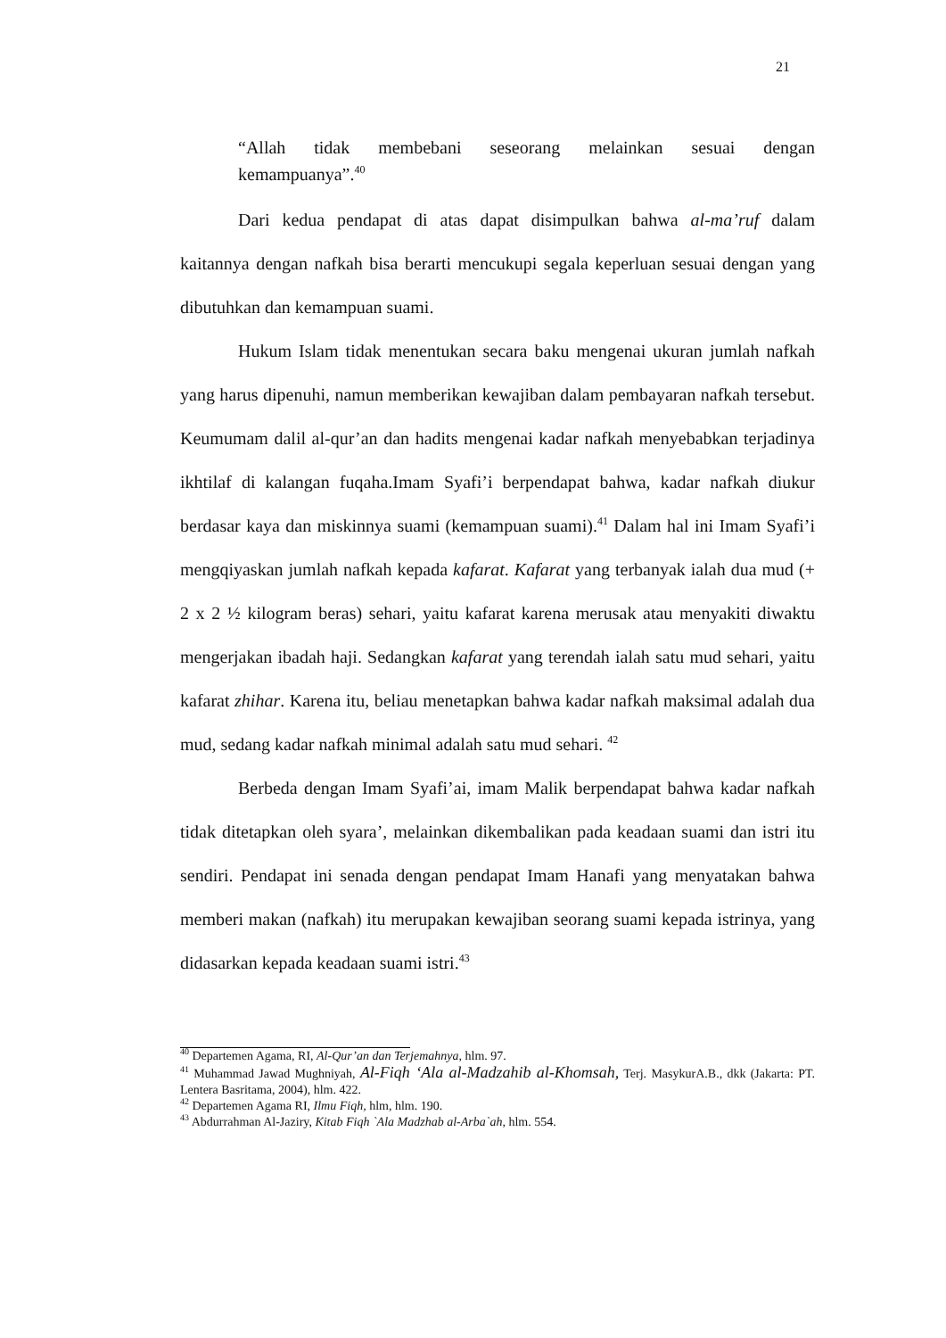21
“Allah tidak membebani seseorang melainkan sesuai dengan
kemampuanya”.<sup>40</sup>
Dari kedua pendapat di atas dapat disimpulkan bahwa al-ma’ruf dalam kaitannya dengan nafkah bisa berarti mencukupi segala keperluan sesuai dengan yang dibutuhkan dan kemampuan suami.
Hukum Islam tidak menentukan secara baku mengenai ukuran jumlah nafkah yang harus dipenuhi, namun memberikan kewajiban dalam pembayaran nafkah tersebut. Keumumam dalil al-qur’an dan hadits mengenai kadar nafkah menyebabkan terjadinya ikhtilaf di kalangan fuqaha.Imam Syafi’i berpendapat bahwa, kadar nafkah diukur berdasar kaya dan miskinnya suami (kemampuan suami).<sup>41</sup> Dalam hal ini Imam Syafi’i mengqiyaskan jumlah nafkah kepada kafarat. Kafarat yang terbanyak ialah dua mud (+ 2 x 2 ½ kilogram beras) sehari, yaitu kafarat karena merusak atau menyakiti diwaktu mengerjakan ibadah haji. Sedangkan kafarat yang terendah ialah satu mud sehari, yaitu kafarat zhihar. Karena itu, beliau menetapkan bahwa kadar nafkah maksimal adalah dua mud, sedang kadar nafkah minimal adalah satu mud sehari. <sup>42</sup>
Berbeda dengan Imam Syafi’ai, imam Malik berpendapat bahwa kadar nafkah tidak ditetapkan oleh syara’, melainkan dikembalikan pada keadaan suami dan istri itu sendiri. Pendapat ini senada dengan pendapat Imam Hanafi yang menyatakan bahwa memberi makan (nafkah) itu merupakan kewajiban seorang suami kepada istrinya, yang didasarkan kepada keadaan suami istri.<sup>43</sup>
<sup>40</sup> Departemen Agama, RI, Al-Qur’an dan Terjemahnya, hlm. 97.
<sup>41</sup> Muhammad Jawad Mughniyah, Al-Fiqh ‘Ala al-Madzahib al-Khomsah, Terj. MasykurA.B., dkk (Jakarta: PT. Lentera Basritama, 2004), hlm. 422.
<sup>42</sup> Departemen Agama RI, Ilmu Fiqh, hlm, hlm. 190.
<sup>43</sup> Abdurrahman Al-Jaziry, Kitab Fiqh `Ala Madzhab al-Arba`ah, hlm. 554.